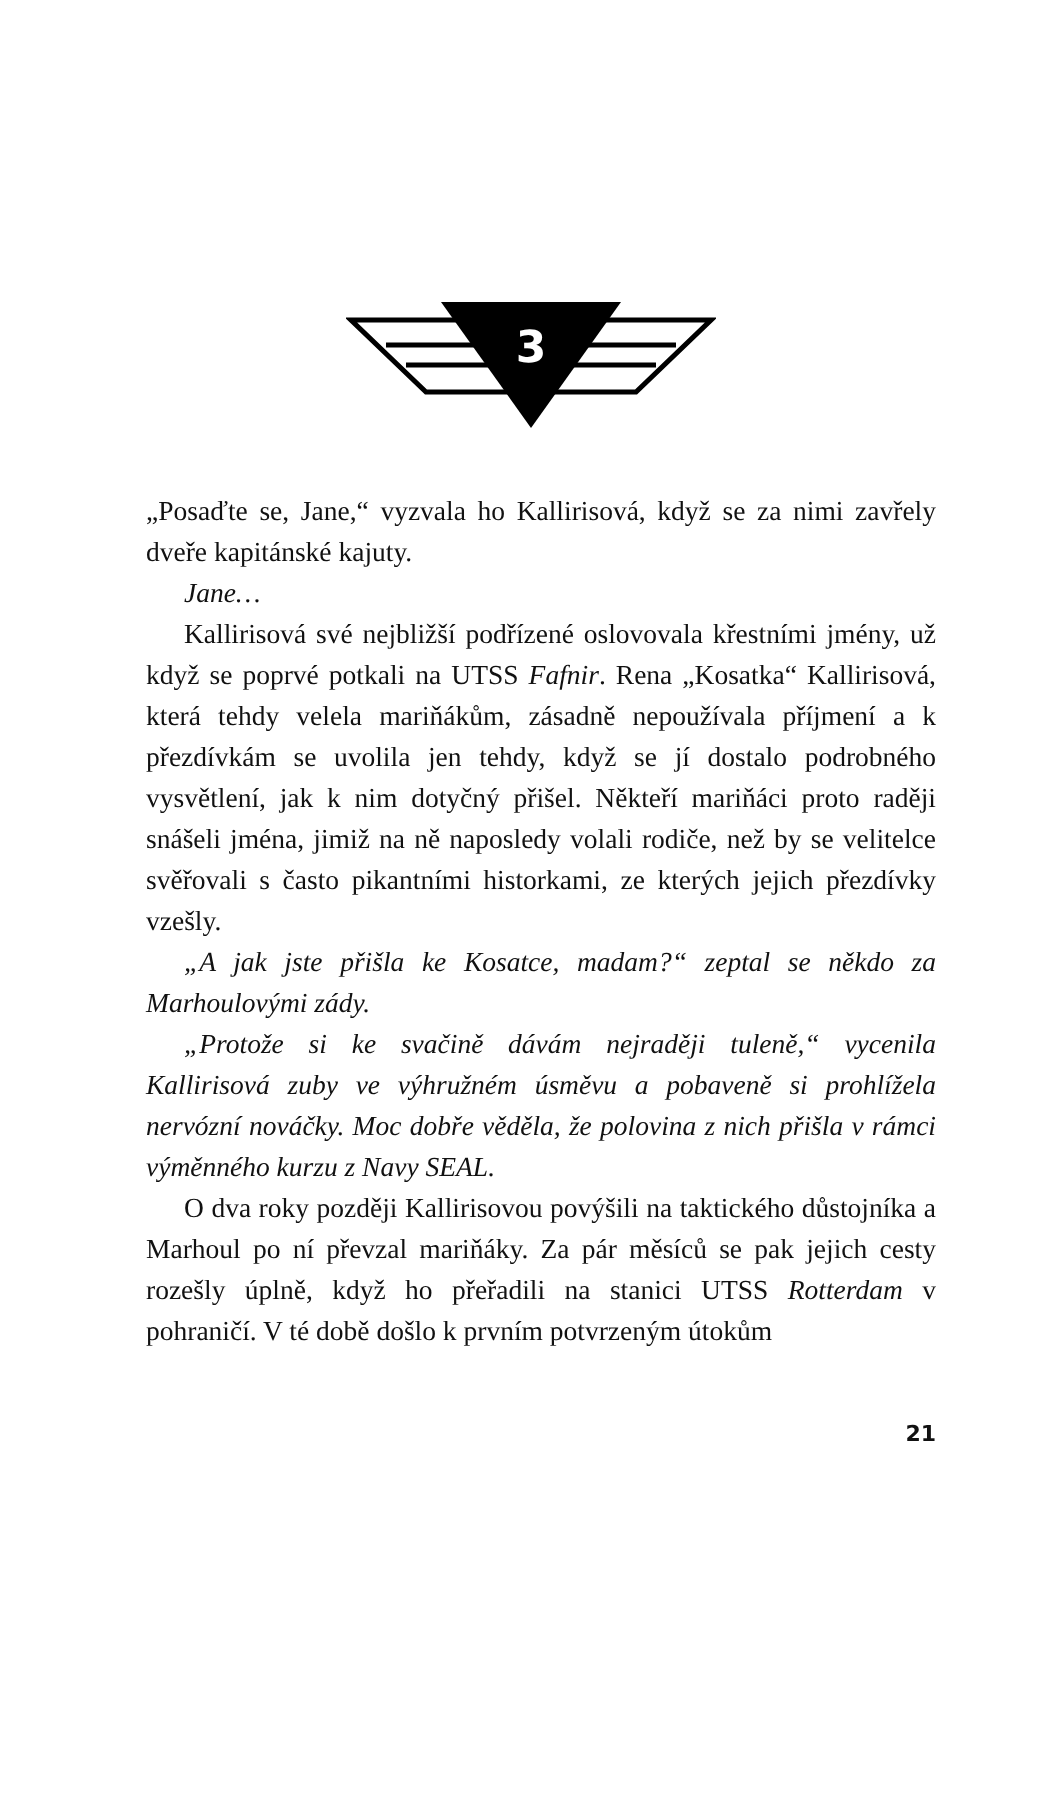3
„Posaďte se, Jane,“ vyzvala ho Kallirisová, když se za nimi zavřely dveře kapitánské kajuty.
Jane…
Kallirisová své nejbližší podřízené oslovovala křestními jmény, už když se poprvé potkali na UTSS Fafnir. Rena „Kosatka“ Kallirisová, která tehdy velela mariňákům, zásadně nepoužívala příjmení a k přezdívkám se uvolila jen tehdy, když se jí dostalo podrobného vysvětlení, jak k nim dotyčný přišel. Někteří mariňáci proto raději snášeli jména, jimiž na ně naposledy volali rodiče, než by se velitelce svěřovali s často pikantními historkami, ze kterých jejich přezdívky vzešly.
„A jak jste přišla ke Kosatce, madam?“ zeptal se někdo za Marhoulovými zády.
„Protože si ke svačině dávám nejraději tuleně,“ vycenila Kallirisová zuby ve výhružném úsměvu a pobaveně si prohlížela nervózní nováčky. Moc dobře věděla, že polovina z nich přišla v rámci výměnného kurzu z Navy SEAL.
O dva roky později Kallirisovou povýšili na taktického důstojníka a Marhoul po ní převzal mariňáky. Za pár měsíců se pak jejich cesty rozešly úplně, když ho přeřadili na stanici UTSS Rotterdam v pohraničí. V té době došlo k prvním potvrzeným útokům
21